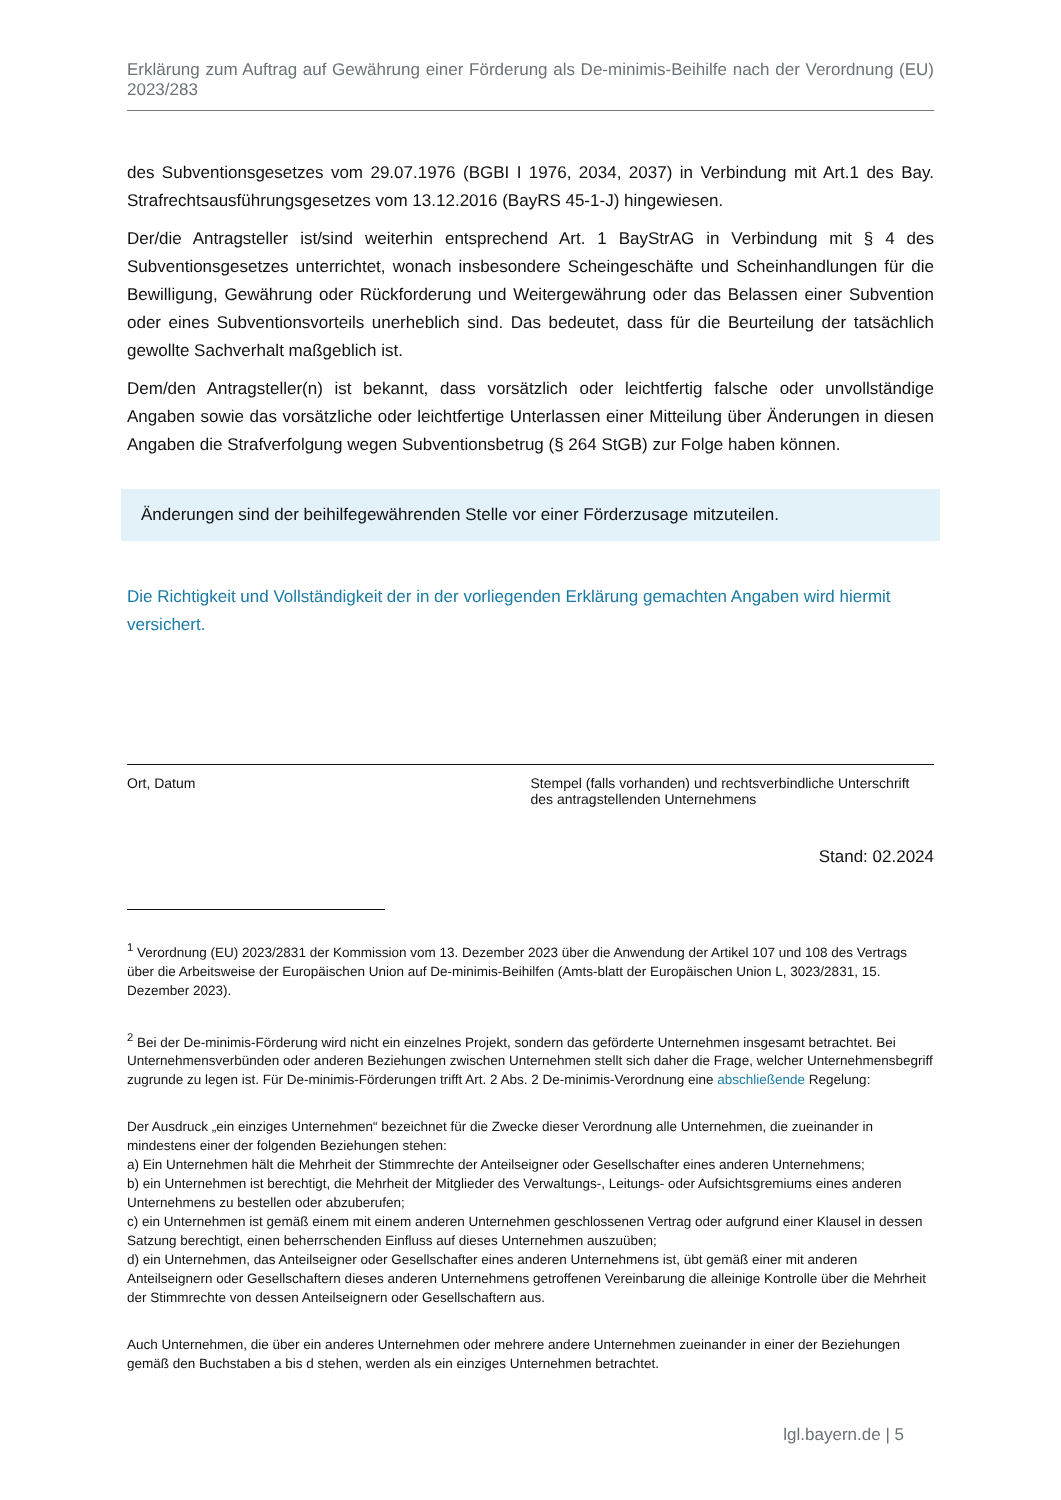Erklärung zum Auftrag auf Gewährung einer Förderung als De-minimis-Beihilfe nach der Verordnung (EU) 2023/283
des Subventionsgesetzes vom 29.07.1976 (BGBI I 1976, 2034, 2037) in Verbindung mit Art.1 des Bay. Strafrechtsausführungsgesetzes vom 13.12.2016 (BayRS 45-1-J) hingewiesen.
Der/die Antragsteller ist/sind weiterhin entsprechend Art. 1 BayStrAG in Verbindung mit § 4 des Subventionsgesetzes unterrichtet, wonach insbesondere Scheingeschäfte und Scheinhandlungen für die Bewilligung, Gewährung oder Rückforderung und Weitergewährung oder das Belassen einer Subvention oder eines Subventionsvorteils unerheblich sind. Das bedeutet, dass für die Beurteilung der tatsächlich gewollte Sachverhalt maßgeblich ist.
Dem/den Antragsteller(n) ist bekannt, dass vorsätzlich oder leichtfertig falsche oder unvollständige Angaben sowie das vorsätzliche oder leichtfertige Unterlassen einer Mitteilung über Änderungen in diesen Angaben die Strafverfolgung wegen Subventionsbetrug (§ 264 StGB) zur Folge haben können.
Änderungen sind der beihilfegewährenden Stelle vor einer Förderzusage mitzuteilen.
Die Richtigkeit und Vollständigkeit der in der vorliegenden Erklärung gemachten Angaben wird hiermit versichert.
Ort, Datum Stempel (falls vorhanden) und rechtsverbindliche Unterschrift des antragstellenden Unternehmens
Stand: 02.2024
<sup>1</sup> Verordnung (EU) 2023/2831 der Kommission vom 13. Dezember 2023 über die Anwendung der Artikel 107 und 108 des Vertrags über die Arbeitsweise der Europäischen Union auf De-minimis-Beihilfen (Amts-blatt der Europäischen Union L, 3023/2831, 15. Dezember 2023).
<sup>2</sup> Bei der De-minimis-Förderung wird nicht ein einzelnes Projekt, sondern das geförderte Unternehmen insgesamt betrachtet. Bei Unternehmensverbünden oder anderen Beziehungen zwischen Unternehmen stellt sich daher die Frage, welcher Unternehmensbegriff zugrunde zu legen ist. Für De-minimis-Förderungen trifft Art. 2 Abs. 2 De-minimis-Verordnung eine abschließende Regelung:
Der Ausdruck „ein einziges Unternehmen“ bezeichnet für die Zwecke dieser Verordnung alle Unternehmen, die zueinander in mindestens einer der folgenden Beziehungen stehen:
a) Ein Unternehmen hält die Mehrheit der Stimmrechte der Anteilseigner oder Gesellschafter eines anderen Unternehmens;
b) ein Unternehmen ist berechtigt, die Mehrheit der Mitglieder des Verwaltungs-, Leitungs- oder Aufsichtsgremiums eines anderen Unternehmens zu bestellen oder abzuberufen;
c) ein Unternehmen ist gemäß einem mit einem anderen Unternehmen geschlossenen Vertrag oder aufgrund einer Klausel in dessen Satzung berechtigt, einen beherrschenden Einfluss auf dieses Unternehmen auszuüben;
d) ein Unternehmen, das Anteilseigner oder Gesellschafter eines anderen Unternehmens ist, übt gemäß einer mit anderen Anteilseignern oder Gesellschaftern dieses anderen Unternehmens getroffenen Vereinbarung die alleinige Kontrolle über die Mehrheit der Stimmrechte von dessen Anteilseignern oder Gesellschaftern aus.
Auch Unternehmen, die über ein anderes Unternehmen oder mehrere andere Unternehmen zueinander in einer der Beziehungen gemäß den Buchstaben a bis d stehen, werden als ein einziges Unternehmen betrachtet.
lgl.bayern.de | 5